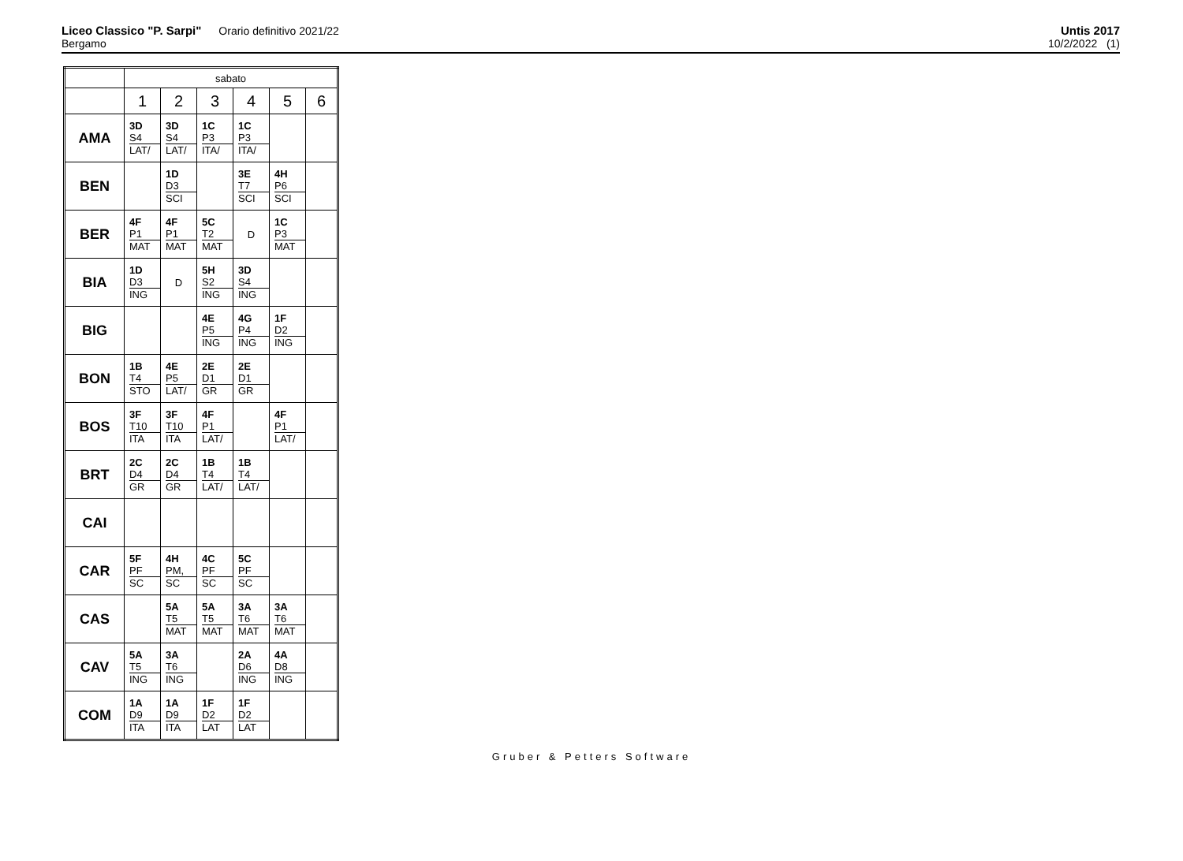Liceo Classico "P. Sarpi" Orario definitivo 2021/22
Bergamo
Untis 2017
10/2/2022 (1)
| | sabato | | | | | |
| --- | --- | --- | --- | --- | --- | --- |
| | 1 | 2 | 3 | 4 | 5 | 6 |
| AMA | 3D S4 LAT/ | 3D S4 LAT/ | 1C P3 ITA/ | 1C P3 ITA/ | | |
| BEN | | 1D D3 SCI | | 3E T7 SCI | 4H P6 SCI | |
| BER | 4F P1 MAT | 4F P1 MAT | 5C T2 MAT | D | 1C P3 MAT | |
| BIA | 1D D3 ING | D | 5H S2 ING | 3D S4 ING | | |
| BIG | | | 4E P5 ING | 4G P4 ING | 1F D2 ING | |
| BON | 1B T4 STO | 4E P5 LAT/ | 2E D1 GR | 2E D1 GR | | |
| BOS | 3F T10 ITA | 3F T10 ITA | 4F P1 LAT/ | | 4F P1 LAT/ | |
| BRT | 2C D4 GR | 2C D4 GR | 1B T4 LAT/ | 1B T4 LAT/ | | |
| CAI | | | | | | |
| CAR | 5F PF SC | 4H PM, SC | 4C PF SC | 5C PF SC | | |
| CAS | | 5A T5 MAT | 5A T5 MAT | 3A T6 MAT | 3A T6 MAT | |
| CAV | 5A T5 ING | 3A T6 ING | | 2A D6 ING | 4A D8 ING | |
| COM | 1A D9 ITA | 1A D9 ITA | 1F D2 LAT | 1F D2 LAT | | |
Gruber & Petters Software